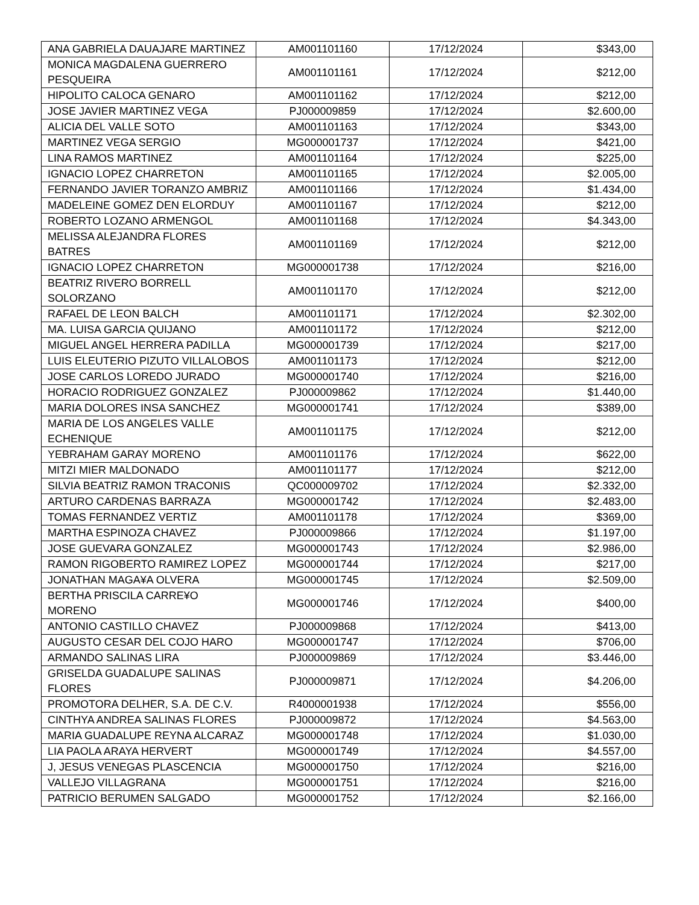| ANA GABRIELA DAUAJARE MARTINEZ | AM001101160 | 17/12/2024 | $343,00 |
| MONICA MAGDALENA GUERRERO PESQUEIRA | AM001101161 | 17/12/2024 | $212,00 |
| HIPOLITO CALOCA GENARO | AM001101162 | 17/12/2024 | $212,00 |
| JOSE JAVIER MARTINEZ VEGA | PJ000009859 | 17/12/2024 | $2.600,00 |
| ALICIA DEL VALLE SOTO | AM001101163 | 17/12/2024 | $343,00 |
| MARTINEZ VEGA SERGIO | MG000001737 | 17/12/2024 | $421,00 |
| LINA RAMOS MARTINEZ | AM001101164 | 17/12/2024 | $225,00 |
| IGNACIO LOPEZ CHARRETON | AM001101165 | 17/12/2024 | $2.005,00 |
| FERNANDO JAVIER TORANZO AMBRIZ | AM001101166 | 17/12/2024 | $1.434,00 |
| MADELEINE GOMEZ DEN ELORDUY | AM001101167 | 17/12/2024 | $212,00 |
| ROBERTO LOZANO ARMENGOL | AM001101168 | 17/12/2024 | $4.343,00 |
| MELISSA ALEJANDRA FLORES BATRES | AM001101169 | 17/12/2024 | $212,00 |
| IGNACIO LOPEZ CHARRETON | MG000001738 | 17/12/2024 | $216,00 |
| BEATRIZ RIVERO BORRELL SOLORZANO | AM001101170 | 17/12/2024 | $212,00 |
| RAFAEL DE LEON BALCH | AM001101171 | 17/12/2024 | $2.302,00 |
| MA. LUISA GARCIA QUIJANO | AM001101172 | 17/12/2024 | $212,00 |
| MIGUEL ANGEL HERRERA PADILLA | MG000001739 | 17/12/2024 | $217,00 |
| LUIS ELEUTERIO PIZUTO VILLALOBOS | AM001101173 | 17/12/2024 | $212,00 |
| JOSE CARLOS LOREDO JURADO | MG000001740 | 17/12/2024 | $216,00 |
| HORACIO RODRIGUEZ GONZALEZ | PJ000009862 | 17/12/2024 | $1.440,00 |
| MARIA DOLORES INSA SANCHEZ | MG000001741 | 17/12/2024 | $389,00 |
| MARIA DE LOS ANGELES VALLE ECHENIQUE | AM001101175 | 17/12/2024 | $212,00 |
| YEBRAHAM GARAY MORENO | AM001101176 | 17/12/2024 | $622,00 |
| MITZI MIER MALDONADO | AM001101177 | 17/12/2024 | $212,00 |
| SILVIA BEATRIZ RAMON TRACONIS | QC000009702 | 17/12/2024 | $2.332,00 |
| ARTURO CARDENAS BARRAZA | MG000001742 | 17/12/2024 | $2.483,00 |
| TOMAS FERNANDEZ VERTIZ | AM001101178 | 17/12/2024 | $369,00 |
| MARTHA ESPINOZA CHAVEZ | PJ000009866 | 17/12/2024 | $1.197,00 |
| JOSE GUEVARA GONZALEZ | MG000001743 | 17/12/2024 | $2.986,00 |
| RAMON RIGOBERTO RAMIREZ LOPEZ | MG000001744 | 17/12/2024 | $217,00 |
| JONATHAN MAGA¥A OLVERA | MG000001745 | 17/12/2024 | $2.509,00 |
| BERTHA PRISCILA CARRE¥O MORENO | MG000001746 | 17/12/2024 | $400,00 |
| ANTONIO CASTILLO CHAVEZ | PJ000009868 | 17/12/2024 | $413,00 |
| AUGUSTO CESAR DEL COJO HARO | MG000001747 | 17/12/2024 | $706,00 |
| ARMANDO SALINAS LIRA | PJ000009869 | 17/12/2024 | $3.446,00 |
| GRISELDA GUADALUPE SALINAS FLORES | PJ000009871 | 17/12/2024 | $4.206,00 |
| PROMOTORA DELHER, S.A. DE C.V. | R4000001938 | 17/12/2024 | $556,00 |
| CINTHYA ANDREA SALINAS FLORES | PJ000009872 | 17/12/2024 | $4.563,00 |
| MARIA GUADALUPE REYNA ALCARAZ | MG000001748 | 17/12/2024 | $1.030,00 |
| LIA PAOLA ARAYA HERVERT | MG000001749 | 17/12/2024 | $4.557,00 |
| J, JESUS VENEGAS PLASCENCIA | MG000001750 | 17/12/2024 | $216,00 |
| VALLEJO VILLAGRANA | MG000001751 | 17/12/2024 | $216,00 |
| PATRICIO BERUMEN SALGADO | MG000001752 | 17/12/2024 | $2.166,00 |